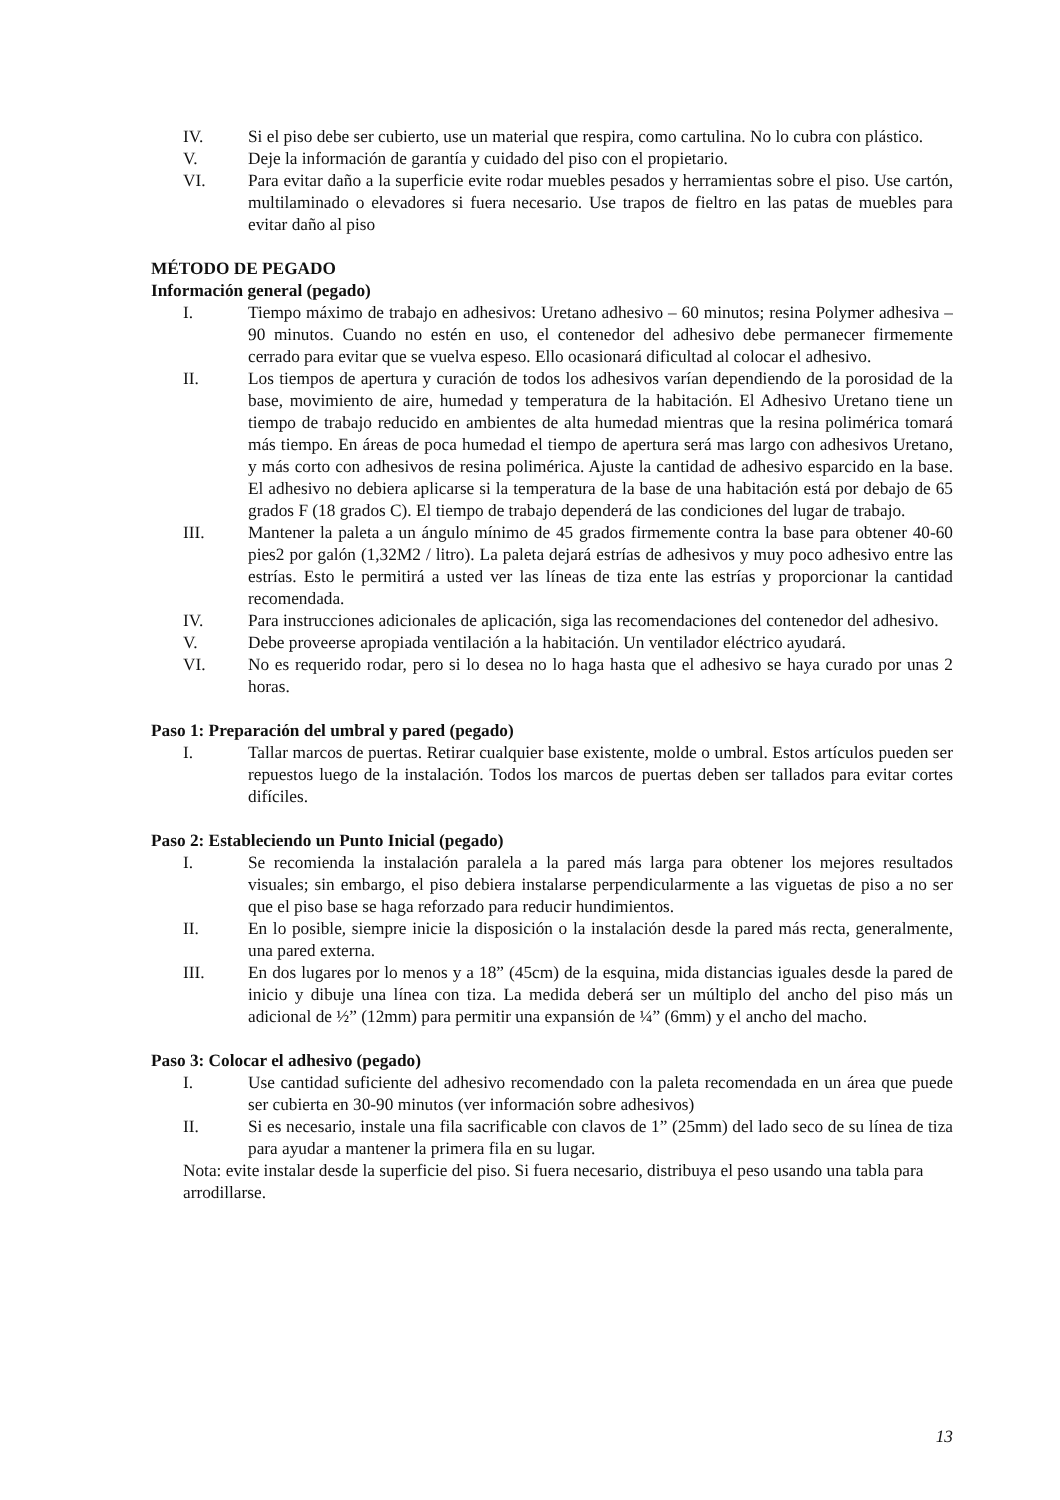IV. Si el piso debe ser cubierto, use un material que respira, como cartulina. No lo cubra con plástico.
V. Deje la información de garantía y cuidado del piso con el propietario.
VI. Para evitar daño a la superficie evite rodar muebles pesados y herramientas sobre el piso. Use cartón, multilaminado o elevadores si fuera necesario. Use trapos de fieltro en las patas de muebles para evitar daño al piso
MÉTODO DE PEGADO
Información general (pegado)
I. Tiempo máximo de trabajo en adhesivos: Uretano adhesivo – 60 minutos; resina Polymer adhesiva – 90 minutos. Cuando no estén en uso, el contenedor del adhesivo debe permanecer firmemente cerrado para evitar que se vuelva espeso. Ello ocasionará dificultad al colocar el adhesivo.
II. Los tiempos de apertura y curación de todos los adhesivos varían dependiendo de la porosidad de la base, movimiento de aire, humedad y temperatura de la habitación. El Adhesivo Uretano tiene un tiempo de trabajo reducido en ambientes de alta humedad mientras que la resina polimérica tomará más tiempo. En áreas de poca humedad el tiempo de apertura será mas largo con adhesivos Uretano, y más corto con adhesivos de resina polimérica. Ajuste la cantidad de adhesivo esparcido en la base. El adhesivo no debiera aplicarse si la temperatura de la base de una habitación está por debajo de 65 grados F (18 grados C). El tiempo de trabajo dependerá de las condiciones del lugar de trabajo.
III. Mantener la paleta a un ángulo mínimo de 45 grados firmemente contra la base para obtener 40-60 pies2 por galón (1,32M2 / litro). La paleta dejará estrías de adhesivos y muy poco adhesivo entre las estrías. Esto le permitirá a usted ver las líneas de tiza ente las estrías y proporcionar la cantidad recomendada.
IV. Para instrucciones adicionales de aplicación, siga las recomendaciones del contenedor del adhesivo.
V. Debe proveerse apropiada ventilación a la habitación. Un ventilador eléctrico ayudará.
VI. No es requerido rodar, pero si lo desea no lo haga hasta que el adhesivo se haya curado por unas 2 horas.
Paso 1: Preparación del umbral y pared (pegado)
I. Tallar marcos de puertas. Retirar cualquier base existente, molde o umbral. Estos artículos pueden ser repuestos luego de la instalación. Todos los marcos de puertas deben ser tallados para evitar cortes difíciles.
Paso 2: Estableciendo un Punto Inicial (pegado)
I. Se recomienda la instalación paralela a la pared más larga para obtener los mejores resultados visuales; sin embargo, el piso debiera instalarse perpendicularmente a las viguetas de piso a no ser que el piso base se haga reforzado para reducir hundimientos.
II. En lo posible, siempre inicie la disposición o la instalación desde la pared más recta, generalmente, una pared externa.
III. En dos lugares por lo menos y a 18” (45cm) de la esquina, mida distancias iguales desde la pared de inicio y dibuje una línea con tiza. La medida deberá ser un múltiplo del ancho del piso más un adicional de ½” (12mm) para permitir una expansión de ¼” (6mm) y el ancho del macho.
Paso 3: Colocar el adhesivo (pegado)
I. Use cantidad suficiente del adhesivo recomendado con la paleta recomendada en un área que puede ser cubierta en 30-90 minutos (ver información sobre adhesivos)
II. Si es necesario, instale una fila sacrificable con clavos de 1” (25mm) del lado seco de su línea de tiza para ayudar a mantener la primera fila en su lugar.
Nota: evite instalar desde la superficie del piso. Si fuera necesario, distribuya el peso usando una tabla para arrodillarse.
13